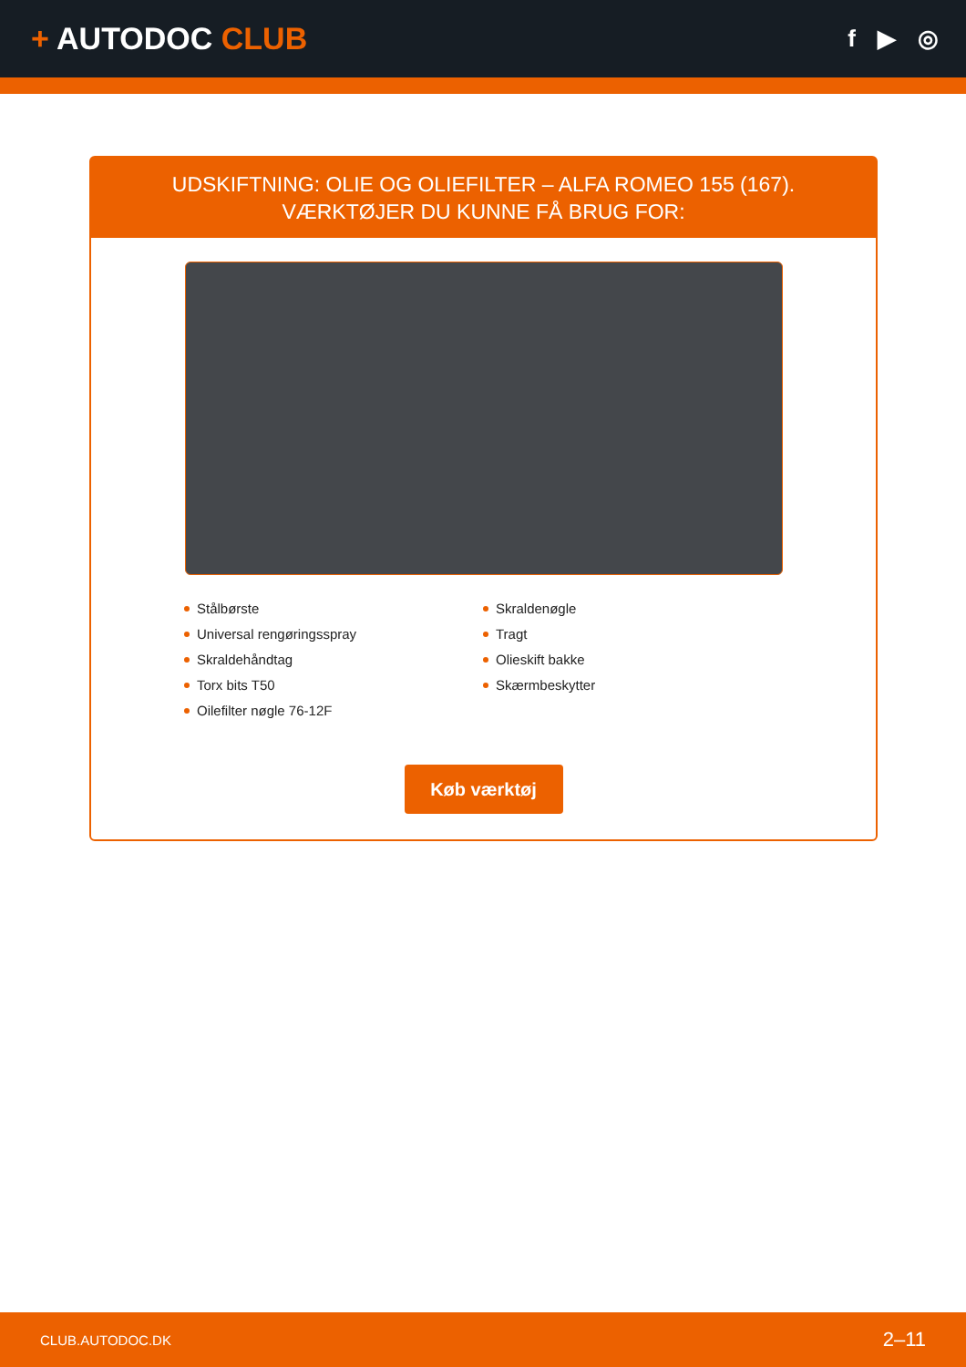+ AUTODOC CLUB
f ▶ ◎
UDSKIFTNING: OLIE OG OLIEFILTER – ALFA ROMEO 155 (167). VÆRKTØJER DU KUNNE FÅ BRUG FOR:
Stålbørste
Universal rengøringsspray
Skraldehåndtag
Torx bits T50
Oilefilter nøgle 76-12F
Skraldenøgle
Tragt
Olieskift bakke
Skærmbeskytter
Køb værktøj
CLUB.AUTODOC.DK 2–11